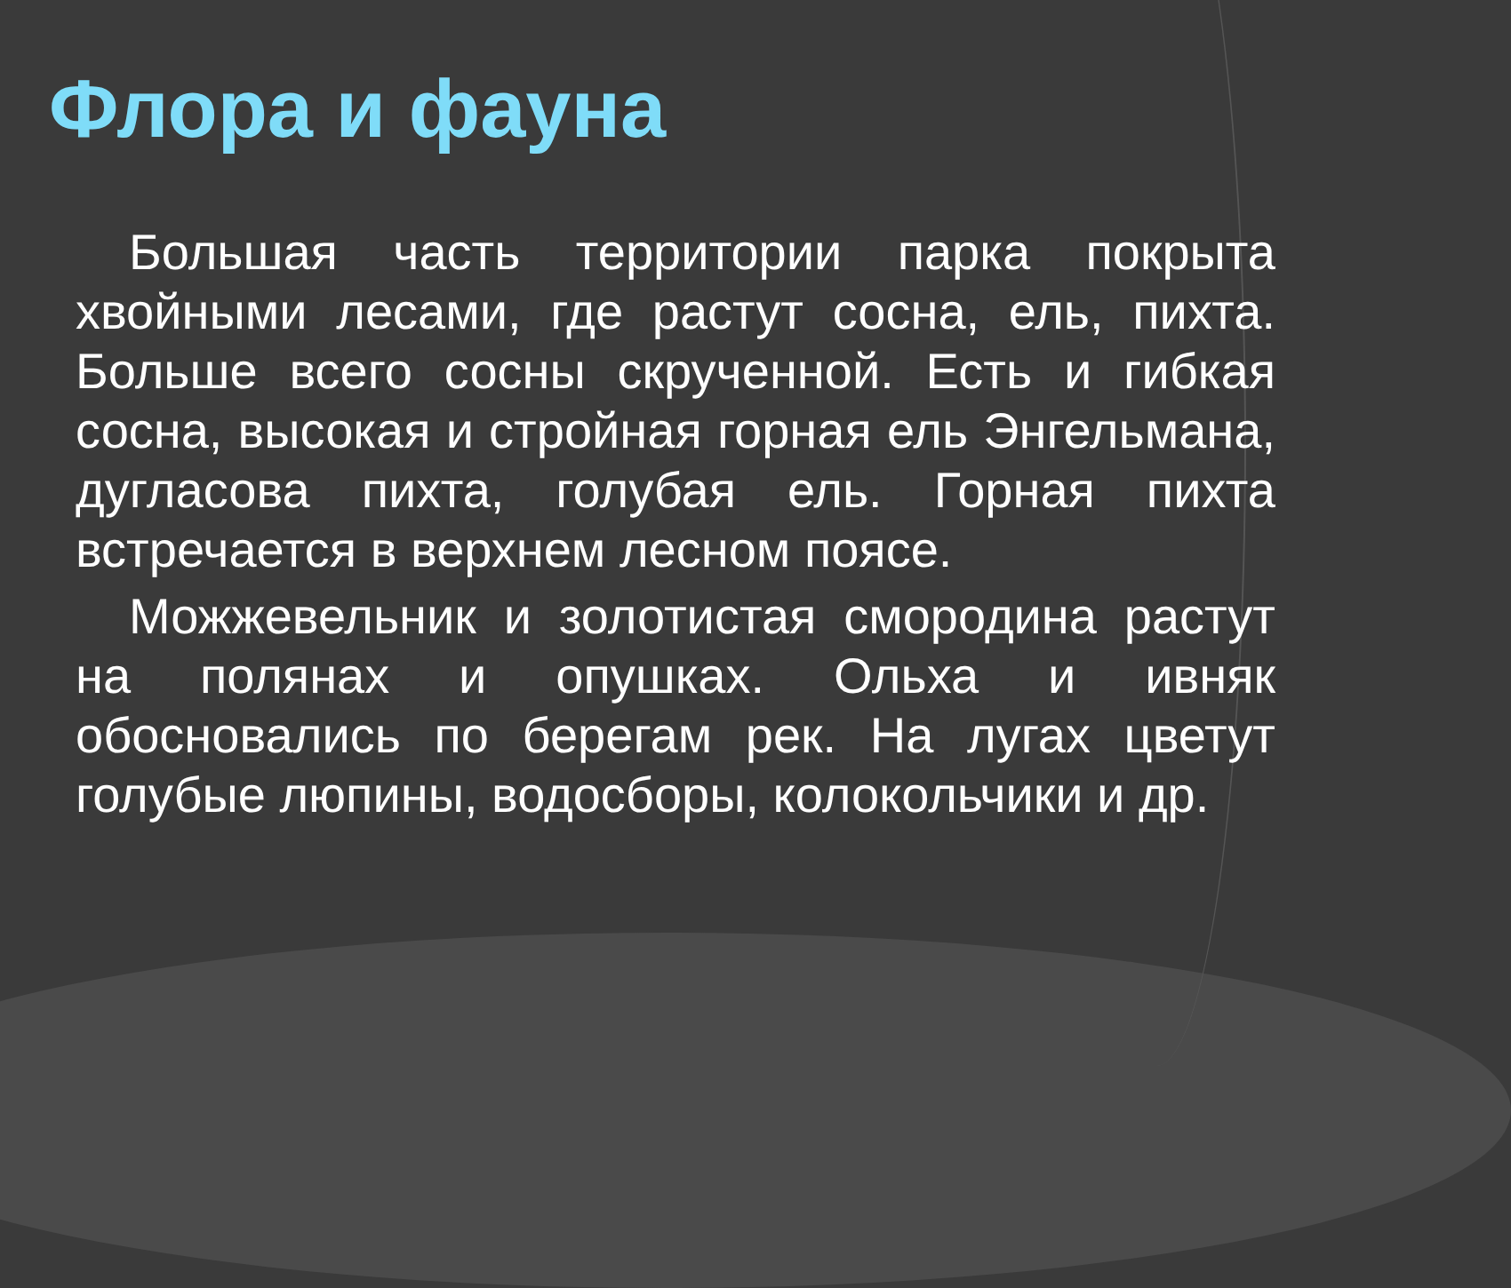Флора и фауна
Большая часть территории парка покрыта хвойными лесами, где растут сосна, ель, пихта. Больше всего сосны скрученной. Есть и гибкая сосна, высокая и стройная горная ель Энгельмана, дугласова пихта, голубая ель. Горная пихта встречается в верхнем лесном поясе.
Можжевельник и золотистая смородина растут на полянах и опушках. Ольха и ивняк обосновались по берегам рек. На лугах цветут голубые люпины, водосборы, колокольчики и др.